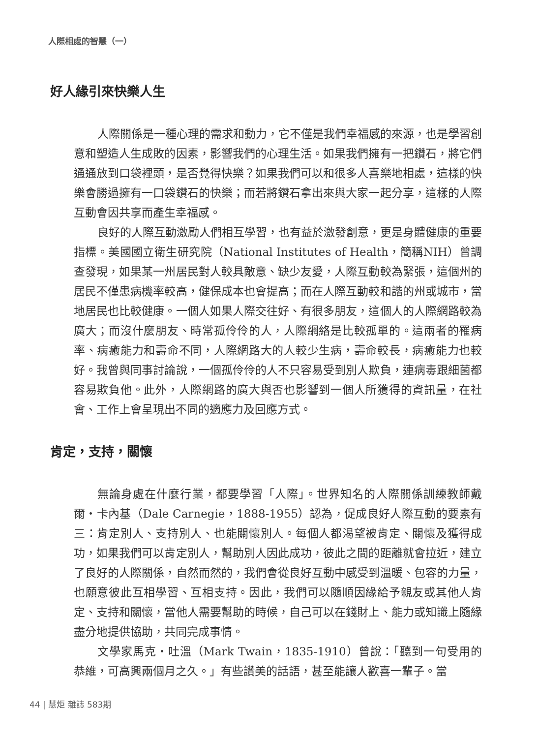人際相處的智慧（一）
好人緣引來快樂人生
人際關係是一種心理的需求和動力，它不僅是我們幸福感的來源，也是學習創意和塑造人生成敗的因素，影響我們的心理生活。如果我們擁有一把鑽石，將它們通通放到口袋裡頭，是否覺得快樂？如果我們可以和很多人喜樂地相處，這樣的快樂會勝過擁有一口袋鑽石的快樂；而若將鑽石拿出來與大家一起分享，這樣的人際互動會因共享而產生幸福感。
良好的人際互動激勵人們相互學習，也有益於激發創意，更是身體健康的重要指標。美國國立衛生研究院（National Institutes of Health，簡稱NIH）曾調查發現，如果某一州居民對人較具敵意、缺少友愛，人際互動較為緊張，這個州的居民不僅患病機率較高，健保成本也會提高；而在人際互動較和諧的州或城市，當地居民也比較健康。一個人如果人際交往好、有很多朋友，這個人的人際網路較為廣大；而沒什麼朋友、時常孤伶伶的人，人際網絡是比較孤單的。這兩者的罹病率、病癒能力和壽命不同，人際網路大的人較少生病，壽命較長，病癒能力也較好。我曾與同事討論說，一個孤伶伶的人不只容易受到別人欺負，連病毒跟細菌都容易欺負他。此外，人際網路的廣大與否也影響到一個人所獲得的資訊量，在社會、工作上會呈現出不同的適應力及回應方式。
肯定，支持，關懷
無論身處在什麼行業，都要學習「人際」。世界知名的人際關係訓練教師戴爾‧卡內基（Dale Carnegie，1888-1955）認為，促成良好人際互動的要素有三：肯定別人、支持別人、也能關懷別人。每個人都渴望被肯定、關懷及獲得成功，如果我們可以肯定別人，幫助別人因此成功，彼此之間的距離就會拉近，建立了良好的人際關係，自然而然的，我們會從良好互動中感受到溫暖、包容的力量，也願意彼此互相學習、互相支持。因此，我們可以隨順因緣給予親友或其他人肯定、支持和關懷，當他人需要幫助的時候，自己可以在錢財上、能力或知識上隨緣盡分地提供協助，共同完成事情。
文學家馬克‧吐溫（Mark Twain，1835-1910）曾說：「聽到一句受用的恭維，可高興兩個月之久。」有些讚美的話語，甚至能讓人歡喜一輩子。當
44 | 慧炬 雜誌 583期